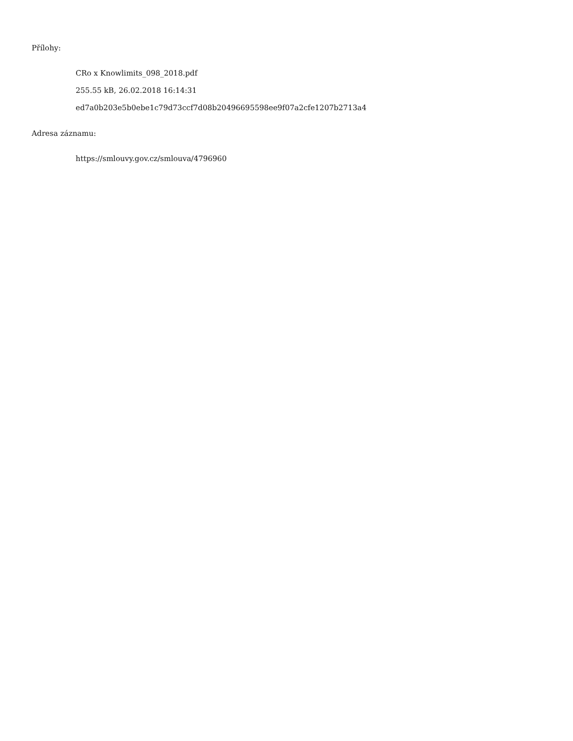Přílohy:
CRo x Knowlimits_098_2018.pdf
255.55 kB, 26.02.2018 16:14:31
ed7a0b203e5b0ebe1c79d73ccf7d08b20496695598ee9f07a2cfe1207b2713a4
Adresa záznamu:
https://smlouvy.gov.cz/smlouva/4796960